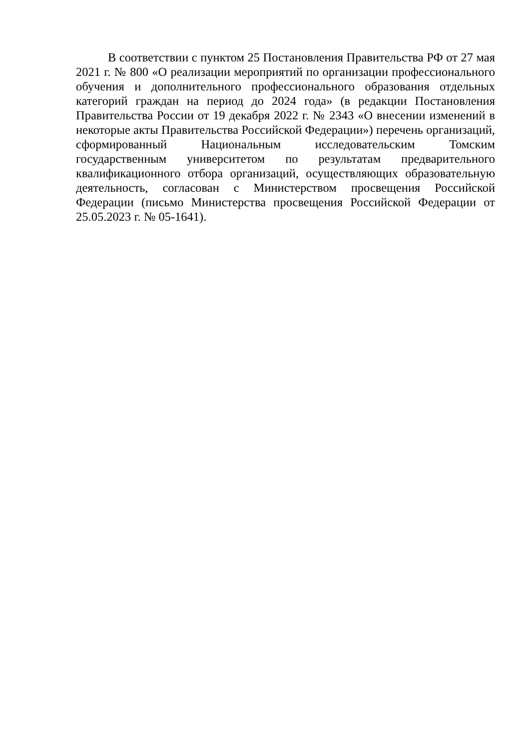В соответствии с пунктом 25 Постановления Правительства РФ от 27 мая 2021 г. № 800 «О реализации мероприятий по организации профессионального обучения и дополнительного профессионального образования отдельных категорий граждан на период до 2024 года» (в редакции Постановления Правительства России от 19 декабря 2022 г. № 2343 «О внесении изменений в некоторые акты Правительства Российской Федерации») перечень организаций, сформированный Национальным исследовательским Томским государственным университетом по результатам предварительного квалификационного отбора организаций, осуществляющих образовательную деятельность, согласован с Министерством просвещения Российской Федерации (письмо Министерства просвещения Российской Федерации от 25.05.2023 г. № 05-1641).